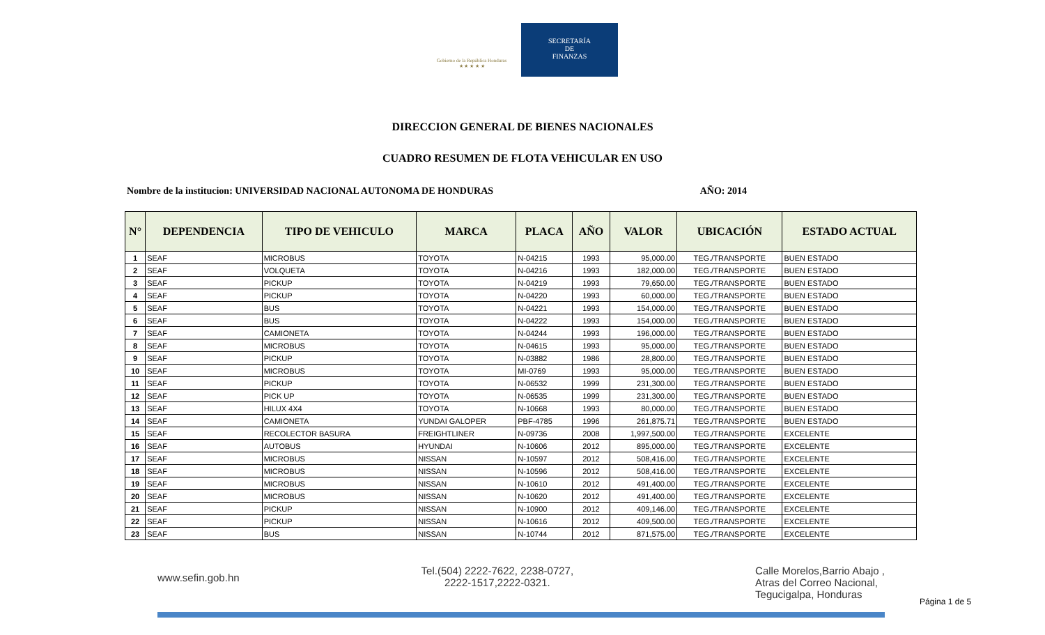Gobierno de la República Honduras
★ ★ ★ ★ ★
SECRETARÍA
DE
FINANZAS
DIRECCION GENERAL DE BIENES NACIONALES
CUADRO RESUMEN DE FLOTA VEHICULAR EN USO
Nombre de la institucion: UNIVERSIDAD NACIONAL AUTONOMA DE HONDURAS AÑO: 2014
| N° | DEPENDENCIA | TIPO DE VEHICULO | MARCA | PLACA | AÑO | VALOR | UBICACIÓN | ESTADO ACTUAL |
| --- | --- | --- | --- | --- | --- | --- | --- | --- |
| 1 | SEAF | MICROBUS | TOYOTA | N-04215 | 1993 | 95,000.00 | TEG./TRANSPORTE | BUEN ESTADO |
| 2 | SEAF | VOLQUETA | TOYOTA | N-04216 | 1993 | 182,000.00 | TEG./TRANSPORTE | BUEN ESTADO |
| 3 | SEAF | PICKUP | TOYOTA | N-04219 | 1993 | 79,650.00 | TEG./TRANSPORTE | BUEN ESTADO |
| 4 | SEAF | PICKUP | TOYOTA | N-04220 | 1993 | 60,000.00 | TEG./TRANSPORTE | BUEN ESTADO |
| 5 | SEAF | BUS | TOYOTA | N-04221 | 1993 | 154,000.00 | TEG./TRANSPORTE | BUEN ESTADO |
| 6 | SEAF | BUS | TOYOTA | N-04222 | 1993 | 154,000.00 | TEG./TRANSPORTE | BUEN ESTADO |
| 7 | SEAF | CAMIONETA | TOYOTA | N-04244 | 1993 | 196,000.00 | TEG./TRANSPORTE | BUEN ESTADO |
| 8 | SEAF | MICROBUS | TOYOTA | N-04615 | 1993 | 95,000.00 | TEG./TRANSPORTE | BUEN ESTADO |
| 9 | SEAF | PICKUP | TOYOTA | N-03882 | 1986 | 28,800.00 | TEG./TRANSPORTE | BUEN ESTADO |
| 10 | SEAF | MICROBUS | TOYOTA | MI-0769 | 1993 | 95,000.00 | TEG./TRANSPORTE | BUEN ESTADO |
| 11 | SEAF | PICKUP | TOYOTA | N-06532 | 1999 | 231,300.00 | TEG./TRANSPORTE | BUEN ESTADO |
| 12 | SEAF | PICK UP | TOYOTA | N-06535 | 1999 | 231,300.00 | TEG./TRANSPORTE | BUEN ESTADO |
| 13 | SEAF | HILUX 4X4 | TOYOTA | N-10668 | 1993 | 80,000.00 | TEG./TRANSPORTE | BUEN ESTADO |
| 14 | SEAF | CAMIONETA | YUNDAI GALOPER | PBF-4785 | 1996 | 261,875.71 | TEG./TRANSPORTE | BUEN ESTADO |
| 15 | SEAF | RECOLECTOR BASURA | FREIGHTLINER | N-09736 | 2008 | 1,997,500.00 | TEG./TRANSPORTE | EXCELENTE |
| 16 | SEAF | AUTOBUS | HYUNDAI | N-10606 | 2012 | 895,000.00 | TEG./TRANSPORTE | EXCELENTE |
| 17 | SEAF | MICROBUS | NISSAN | N-10597 | 2012 | 508,416.00 | TEG./TRANSPORTE | EXCELENTE |
| 18 | SEAF | MICROBUS | NISSAN | N-10596 | 2012 | 508,416.00 | TEG./TRANSPORTE | EXCELENTE |
| 19 | SEAF | MICROBUS | NISSAN | N-10610 | 2012 | 491,400.00 | TEG./TRANSPORTE | EXCELENTE |
| 20 | SEAF | MICROBUS | NISSAN | N-10620 | 2012 | 491,400.00 | TEG./TRANSPORTE | EXCELENTE |
| 21 | SEAF | PICKUP | NISSAN | N-10900 | 2012 | 409,146.00 | TEG./TRANSPORTE | EXCELENTE |
| 22 | SEAF | PICKUP | NISSAN | N-10616 | 2012 | 409,500.00 | TEG./TRANSPORTE | EXCELENTE |
| 23 | SEAF | BUS | NISSAN | N-10744 | 2012 | 871,575.00 | TEG./TRANSPORTE | EXCELENTE |
www.sefin.gob.hn Tel.(504) 2222-7622, 2238-0727,
2222-1517,2222-0321. Calle Morelos,Barrio Abajo ,
Atras del Correo Nacional,
Tegucigalpa, Honduras
Página 1 de 5